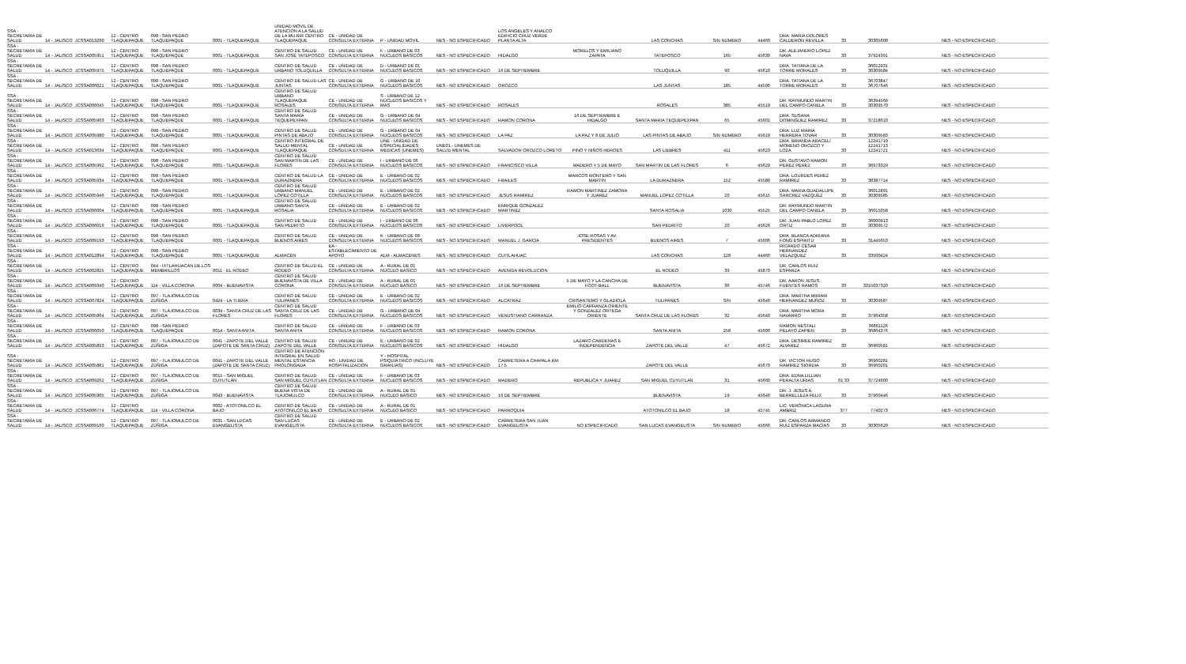| SSA - SECRETARÍA DE SALUD | 14 - JALISCO | JCSSA013260 | 12 - CENTRO TLAQUEPAQUE | 098 - SAN PEDRO TLAQUEPAQUE | 0001 - TLAQUEPAQUE | UNIDAD MÓVIL DE ATENCIÓN A LA SALUD DE LA MUJER CENTRO TLAQUEPAQUE | CE - UNIDAD DE CONSULTA EXTERNA | P - UNIDAD MÓVIL | NES - NO ESPECIFICADO | LOS ANGELES Y ANALCO EDIFICIO CRUZ VERDE PLANTA ALTA | | LAS CONCHAS | SIN NÚMERO | 44460 | DRA. MARIA DOLORES CALDERON REVILLA | 33 | 30305600 | NES - NO ESPECIFICADO |
| SSA - SECRETARÍA DE SALUD | 14 - JALISCO | JCSSA005951 | 12 - CENTRO TLAQUEPAQUE | 098 - SAN PEDRO TLAQUEPAQUE | 0001 - TLAQUEPAQUE | CENTRO DE SALUD SAN JOSÉ TATEPOSCO | CE - UNIDAD DE CONSULTA EXTERNA | F - URBANO DE 03 NÚCLEOS BÁSICOS | NES - NO ESPECIFICADO | HIDALGO | MORELOS Y EMILIANO ZAPATA | TATEPOSCO | 165 | 45630 | DR. ALEJANDRO LOPEZ NAVA | 33 | 37924391 | NES - NO ESPECIFICADO |
| SSA - SECRETARÍA DE SALUD | 14 - JALISCO | JCSSA005975 | 12 - CENTRO TLAQUEPAQUE | 098 - SAN PEDRO TLAQUEPAQUE | 0001 - TLAQUEPAQUE | CENTRO DE SALUD URBANO TOLUQUILLA | CE - UNIDAD DE CONSULTA EXTERNA | D - URBANO DE 01 NÚCLEOS BÁSICOS | NES - NO ESPECIFICADO | 16 DE SEPTIEMBRE | | TOLUQUILLA | 90 | 45610 | DRA. TATIANA DE LA TORRE MORALES | 33 | 36012931 30309584 | NES - NO ESPECIFICADO |
| SSA - SECRETARÍA DE SALUD | 14 - JALISCO | JCSSA006021 | 12 - CENTRO TLAQUEPAQUE | 098 - SAN PEDRO TLAQUEPAQUE | 0001 - TLAQUEPAQUE | CENTRO DE SALUD LAS JUNTAS | CE - UNIDAD DE CONSULTA EXTERNA | G - URBANO DE 10 NÚCLEOS BÁSICOS | NES - NO ESPECIFICADO | OROZCO | | LAS JUNTAS | 185 | 44590 | DRA. TATIANA DE LA TORRE MORALES | 33 | 36703847 36707646 | NES - NO ESPECIFICADO |
| SSA - SECRETARÍA DE SALUD | 14 - JALISCO | JCSSA006045 | 12 - CENTRO TLAQUEPAQUE | 098 - SAN PEDRO TLAQUEPAQUE | 0001 - TLAQUEPAQUE | CENTRO DE SALUD URBANO TLAQUEPAQUE ROSALES | CE - UNIDAD DE CONSULTA EXTERNA | S - URBANO DE 12 NÚCLEOS BÁSICOS Y MÁS | NES - NO ESPECIFICADO | ROSALES | | ROSALES | 385 | 45519 | DR. RAYMUNDO MARTIN DEL CAMPO CANELA | 33 | 36394569 30309570 | NES - NO ESPECIFICADO |
| SSA - SECRETARÍA DE SALUD | 14 - JALISCO | JCSSA005963 | 12 - CENTRO TLAQUEPAQUE | 098 - SAN PEDRO TLAQUEPAQUE | 0001 - TLAQUEPAQUE | CENTRO DE SALUD SANTA MARÍA TEQUEPEXPAN | CE - UNIDAD DE CONSULTA EXTERNA | G - URBANO DE 04 NÚCLEOS BÁSICOS | NES - NO ESPECIFICADO | RAMON CORONA | 16 DE SEPTIEMBRE E HIDALGO | SANTA MARIA TEQUEPEXPAN | 65 | 45601 | DRA. SUSANA DOMINGUEZ RAMIREZ | 33 | 37218610 | NES - NO ESPECIFICADO |
| SSA - SECRETARÍA DE SALUD | 14 - JALISCO | JCSSA005980 | 12 - CENTRO TLAQUEPAQUE | 098 - SAN PEDRO TLAQUEPAQUE | 0001 - TLAQUEPAQUE | CENTRO DE SALUD PINTAS DE ABAJO | CE - UNIDAD DE CONSULTA EXTERNA | G - URBANO DE 04 NÚCLEOS BÁSICOS | NES - NO ESPECIFICADO | LA PAZ | LA PAZ Y 8 DE JULIO | LAS PINTAS DE ABAJO | SIN NÚMERO | 45619 | DRA. LUZ MARIA HERRERA TOVAR | 33 | 30309583 | NES - NO ESPECIFICADO |
| SSA - SECRETARÍA DE SALUD | 14 - JALISCO | JCSSA013634 | 12 - CENTRO TLAQUEPAQUE | 098 - SAN PEDRO TLAQUEPAQUE | 0001 - TLAQUEPAQUE | CENTRO INTEGRAL DE SALUD MENTAL TLAQUEPAQUE | CE - UNIDAD DE CONSULTA EXTERNA | UNE - UNIDAD DE ESPECIALIDADES MÉDICAS (UNEMES) | UNE01 - UNEMES DE SALUD MENTAL | SALVADOR OROZCO LORETO | PINO Y NIÑOS HEROES | LAS LIEBRES | 411 | 45623 | DRA. BRIANDA ARACELI MORENO OROZCO Y LOZA | 33 | 12241719 12241713 12241721 | NES - NO ESPECIFICADO |
| SSA - SECRETARÍA DE SALUD | 14 - JALISCO | JCSSA005992 | 12 - CENTRO TLAQUEPAQUE | 098 - SAN PEDRO TLAQUEPAQUE | 0001 - TLAQUEPAQUE | CENTRO DE SALUD SAN MARTÍN DE LAS FLORES | CE - UNIDAD DE CONSULTA EXTERNA | I - URBANO DE 06 NÚCLEOS BÁSICOS | NES - NO ESPECIFICADO | FRANCISCO VILLA | MADERO Y 5 DE MAYO | SAN MARTIN DE LAS FLORES | 6 | 45629 | DR. GUSTAVO RAMON PEREZ PEREZ | 33 | 36973329 | NES - NO ESPECIFICADO |
| SSA - SECRETARÍA DE SALUD | 14 - JALISCO | JCSSA005934 | 12 - CENTRO TLAQUEPAQUE | 098 - SAN PEDRO TLAQUEPAQUE | 0001 - TLAQUEPAQUE | CENTRO DE SALUD LA DURAZNERA | CE - UNIDAD DE CONSULTA EXTERNA | E - URBANO DE 02 NÚCLEOS BÁSICOS | NES - NO ESPECIFICADO | FRAILES | MARCOS MONTERO Y SAN MARTIN | LA DURAZNERA | 152 | 45580 | DRA. LOURDES PEREZ RAMIREZ | 33 | 38387714 | NES - NO ESPECIFICADO |
| SSA - SECRETARÍA DE SALUD | 14 - JALISCO | JCSSA005946 | 12 - CENTRO TLAQUEPAQUE | 098 - SAN PEDRO TLAQUEPAQUE | 0001 - TLAQUEPAQUE | CENTRO DE SALUD URBANO MANUEL LÓPEZ COTILLA | CE - UNIDAD DE CONSULTA EXTERNA | E - URBANO DE 02 NÚCLEOS BÁSICOS | NES - NO ESPECIFICADO | JESUS RAMIREZ | RAMON MARTINEZ ZAMORA Y JUAREZ | MANUEL LOPEZ COTILLA | 20 | 45615 | DRA. MARIA GUADALUPE SANCHEZ VAZQUEZ | 33 | 36012891 30309585 | NES - NO ESPECIFICADO |
| SSA - SECRETARÍA DE SALUD | 14 - JALISCO | JCSSA006004 | 12 - CENTRO TLAQUEPAQUE | 098 - SAN PEDRO TLAQUEPAQUE | 0001 - TLAQUEPAQUE | CENTRO DE SALUD URBANO SANTA ROSALIA | CE - UNIDAD DE CONSULTA EXTERNA | E - URBANO DE 02 NÚCLEOS BÁSICOS | NES - NO ESPECIFICADO | ENRIQUE GONZALEZ MARTINEZ | | SANTA ROSALIA | 1030 | 45525 | DR. RAYMUNDO MARTIN DEL CAMPO CANELA | 33 | 36015058 | NES - NO ESPECIFICADO |
| SSA - SECRETARÍA DE SALUD | 14 - JALISCO | JCSSA006016 | 12 - CENTRO TLAQUEPAQUE | 098 - SAN PEDRO TLAQUEPAQUE | 0001 - TLAQUEPAQUE | CENTRO DE SALUD SAN PEDRITO | CE - UNIDAD DE CONSULTA EXTERNA | I - URBANO DE 06 NÚCLEOS BÁSICOS | NES - NO ESPECIFICADO | LIVERPOOL | | SAN PEDRITO | 20 | 45626 | DR. JUAN PABLO LOPEZ ORTIZ | 33 | 36000913 30309572 | NES - NO ESPECIFICADO |
| SSA - SECRETARÍA DE SALUD | 14 - JALISCO | JCSSA009193 | 12 - CENTRO TLAQUEPAQUE | 098 - SAN PEDRO TLAQUEPAQUE | 0001 - TLAQUEPAQUE | CENTRO DE SALUD BUENOS AIRES | CE - UNIDAD DE CONSULTA EXTERNA | K - URBANO DE 08 NÚCLEOS BÁSICOS | NES - NO ESPECIFICADO | MANUEL J. GARCIA | JOSE ROSAS Y AV. PRESIDENTES | BUENOS AIRES | 7 | 45606 | DRA. BLANCA ADRIANA FONG ESPIRITU | 33 | 31445653 | NES - NO ESPECIFICADO |
| SSA - SECRETARÍA DE SALUD | 14 - JALISCO | JCSSA012894 | 12 - CENTRO TLAQUEPAQUE | 098 - SAN PEDRO TLAQUEPAQUE | 0001 - TLAQUEPAQUE | ALMACÉN | EA - ESTABLECIMIENTO DE APOYO | ALM - ALMACENES | NES - NO ESPECIFICADO | CUITLAHUAC | | LAS CONCHAS | 128 | 44460 | RICARDO CESAR HERNANDEZ VELAZQUEZ | 33 | 33500424 | NES - NO ESPECIFICADO |
| SSA - SECRETARÍA DE SALUD | 14 - JALISCO | JCSSA002825 | 12 - CENTRO TLAQUEPAQUE | 044 - IXTLAHUACÁN DE LOS MEMBRILLOS | 0011 - EL RODEO | CENTRO DE SALUD EL RODEO | CE - UNIDAD DE CONSULTA EXTERNA | A - RURAL DE 01 NÚCLEO BÁSICO | NES - NO ESPECIFICADO | AVENIDA REVOLUCION | | EL RODEO | 39 | 45870 | DR. CARLOS RUIZ ESPARZA | | | NES - NO ESPECIFICADO |
| SSA - SECRETARÍA DE SALUD | 14 - JALISCO | JCSSA009340 | 12 - CENTRO TLAQUEPAQUE | 114 - VILLA CORONA | 0004 - BUENAVISTA | CENTRO DE SALUD BUENAVISTA DE VILLA CORONA | CE - UNIDAD DE CONSULTA EXTERNA | A - RURAL DE 01 NÚCLEO BÁSICO | NES - NO ESPECIFICADO | 16 DE SEPTIEMBRE | 5 DE MAYO Y LA CANCHA DE FOOT-BALL | BUENAVISTA | 36 | 45746 | DR. AARON JESUS FUENTES RAMOS | 33 | 3315037320 | NES - NO ESPECIFICADO |
| SSA - SECRETARÍA DE SALUD | 14 - JALISCO | JCSSA007824 | 12 - CENTRO TLAQUEPAQUE | 097 - TLAJOMULCO DE ZÚÑIGA | 0424 - LA TIJERA | CENTRO DE SALUD TULIPANES | CE - UNIDAD DE CONSULTA EXTERNA | E - URBANO DE 02 NÚCLEOS BÁSICOS | NES - NO ESPECIFICADO | ALCATRAZ | CRISANTEMO Y GLADIOLA | TULIPANES | S/N | 45640 | DRA. MARTHA MIRIAM HERNANDEZ MUÑOZ | 33 | 30309587 | NES - NO ESPECIFICADO |
| SSA - SECRETARÍA DE SALUD | 14 - JALISCO | JCSSA005864 | 12 - CENTRO TLAQUEPAQUE | 097 - TLAJOMULCO DE ZÚÑIGA | 0034 - SANTA CRUZ DE LAS FLORES | CENTRO DE SALUD SANTA CRUZ DE LAS FLORES | CE - UNIDAD DE CONSULTA EXTERNA | G - URBANO DE 04 NÚCLEOS BÁSICOS | NES - NO ESPECIFICADO | VENUSTIANO CARRANZA | EMILIO CARRANZA ORIENTE Y GONZALEZ ORTEGA ORIENTE | SANTA CRUZ DE LAS FLORES | 32 | 45640 | DRA. MARTHA MORA NAVARRO | 33 | 37964358 | NES - NO ESPECIFICADO |
| SSA - SECRETARÍA DE SALUD | 14 - JALISCO | JCSSA006050 | 12 - CENTRO TLAQUEPAQUE | 098 - SAN PEDRO TLAQUEPAQUE | 0014 - SANTA ANITA | CENTRO DE SALUD SANTA ANITA | CE - UNIDAD DE CONSULTA EXTERNA | F - URBANO DE 03 NÚCLEOS BÁSICOS | NES - NO ESPECIFICADO | RAMON CORONA | | SANTA ANITA | 258 | 45600 | RAMON NESTALI PELAYO ZAPIEN | 33 | 36861126 36864376 | NES - NO ESPECIFICADO |
| SSA - SECRETARÍA DE SALUD | 14 - JALISCO | JCSSA005893 | 12 - CENTRO TLAQUEPAQUE | 097 - TLAJOMULCO DE ZÚÑIGA | 0041 - ZAPOTE DEL VALLE (ZAPOTE DE SANTA CRUZ) | CENTRO DE SALUD ZAPOTE DEL VALLE | CE - UNIDAD DE CONSULTA EXTERNA | E - URBANO DE 02 NÚCLEOS BÁSICOS | NES - NO ESPECIFICADO | HIDALGO | LAZARO CARDENAS E INDEPENDENCIA | ZAPOTE DEL VALLE | 47 | 45672 | DRA. DESIREE RAMIREZ ALVAREZ | 33 | 36960581 | NES - NO ESPECIFICADO |
| SSA - SECRETARÍA DE SALUD | 14 - JALISCO | JCSSA005881 | 12 - CENTRO TLAQUEPAQUE | 097 - TLAJOMULCO DE ZÚÑIGA | 0041 - ZAPOTE DEL VALLE (ZAPOTE DE SANTA CRUZ) | CENTRO DE ATENCIÓN INTEGRAL EN SALUD MENTAL ESTANCIA PROLONGADA | HO - UNIDAD DE HOSPITALIZACIÓN | Y - HOSPITAL PSIQUIÁTRICO (INCLUYE GRANJAS) | NES - NO ESPECIFICADO | CARRETERA A CHAPALA KM. 17.5 | | ZAPOTE DEL VALLE | | 45670 | DR. VICTOR HUGO RAMÍREZ SIORDIA | 33 | 36960281 36960201 | NES - NO ESPECIFICADO |
| SSA - SECRETARÍA DE SALUD | 14 - JALISCO | JCSSA009262 | 12 - CENTRO TLAQUEPAQUE | 097 - TLAJOMULCO DE ZÚÑIGA | 0015 - SAN MIGUEL CUYUTLÁN | CENTRO DE SALUD SAN MIGUEL CUYUTLAN | CE - UNIDAD DE CONSULTA EXTERNA | F - URBANO DE 03 NÚCLEOS BÁSICOS | NES - NO ESPECIFICADO | MADERO | REPUBLICA Y JUAREZ | SAN MIGUEL CUYUTLAN | 31 | 45660 | DRA. EDNA LILLIAN PERALTA URIAS | 01 33 | 37724600 | NES - NO ESPECIFICADO |
| SSA - SECRETARÍA DE SALUD | 14 - JALISCO | JCSSA005905 | 12 - CENTRO TLAQUEPAQUE | 097 - TLAJOMULCO DE ZÚÑIGA | 0043 - BUENAVISTA | CENTRO DE SALUD BUENA VISTA DE TLAJOMULCO | CE - UNIDAD DE CONSULTA EXTERNA | A - RURAL DE 01 NÚCLEO BÁSICO | NES - NO ESPECIFICADO | 16 DE SEPTIEMBRE | | BUENAVISTA | 19 | 45640 | DR. J. JESUS A. BERRELLEZA FELIX | 33 | 37960446 | NES - NO ESPECIFICADO |
| SSA - SECRETARÍA DE SALUD | 14 - JALISCO | JCSSA006774 | 12 - CENTRO TLAQUEPAQUE | 114 - VILLA CORONA | 0002 - ATOTONILCO EL BAJO | CENTRO DE SALUD ATOTONILCO EL BAJO | CE - UNIDAD DE CONSULTA EXTERNA | A - RURAL DE 01 NÚCLEO BÁSICO | NES - NO ESPECIFICADO | PARROQUIA | | ATOTONILCO EL BAJO | 18 | 45745 | LIC. VERÓNICA LAGUNA AMBRIZ | 377 | 7740273 | NES - NO ESPECIFICADO |
| SSA - SECRETARÍA DE SALUD | 14 - JALISCO | JCSSA009160 | 12 - CENTRO TLAQUEPAQUE | 097 - TLAJOMULCO DE ZÚÑIGA | 0031 - SAN LUCAS EVANGELISTA | CENTRO DE SALUD SAN LUCAS EVANGELISTA | CE - UNIDAD DE CONSULTA EXTERNA | E - URBANO DE 02 NÚCLEOS BÁSICOS | NES - NO ESPECIFICADO | CARRETERA SAN JUAN EVANGELISTA | NO ESPECIFICADO | SAN LUCAS EVANGELISTA | SIN NUMERO | 45660 | DR. CARLOS ARMANDO RUIZ ESPARZA MACÍAS | 33 | 30305620 | NES - NO ESPECIFICADO |